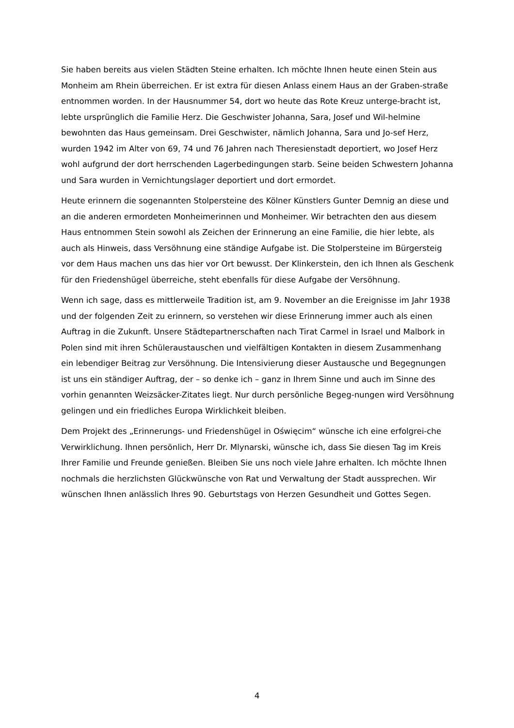Sie haben bereits aus vielen Städten Steine erhalten. Ich möchte Ihnen heute einen Stein aus Monheim am Rhein überreichen. Er ist extra für diesen Anlass einem Haus an der Graben-straße entnommen worden. In der Hausnummer 54, dort wo heute das Rote Kreuz unterge-bracht ist, lebte ursprünglich die Familie Herz. Die Geschwister Johanna, Sara, Josef und Wil-helmine bewohnten das Haus gemeinsam. Drei Geschwister, nämlich Johanna, Sara und Jo-sef Herz, wurden 1942 im Alter von 69, 74 und 76 Jahren nach Theresienstadt deportiert, wo Josef Herz wohl aufgrund der dort herrschenden Lagerbedingungen starb. Seine beiden Schwestern Johanna und Sara wurden in Vernichtungslager deportiert und dort ermordet.
Heute erinnern die sogenannten Stolpersteine des Kölner Künstlers Gunter Demnig an diese und an die anderen ermordeten Monheimerinnen und Monheimer. Wir betrachten den aus diesem Haus entnommen Stein sowohl als Zeichen der Erinnerung an eine Familie, die hier lebte, als auch als Hinweis, dass Versöhnung eine ständige Aufgabe ist. Die Stolpersteine im Bürgersteig vor dem Haus machen uns das hier vor Ort bewusst. Der Klinkerstein, den ich Ihnen als Geschenk für den Friedenshügel überreiche, steht ebenfalls für diese Aufgabe der Versöhnung.
Wenn ich sage, dass es mittlerweile Tradition ist, am 9. November an die Ereignisse im Jahr 1938 und der folgenden Zeit zu erinnern, so verstehen wir diese Erinnerung immer auch als einen Auftrag in die Zukunft. Unsere Städtepartnerschaften nach Tirat Carmel in Israel und Malbork in Polen sind mit ihren Schüleraustauschen und vielfältigen Kontakten in diesem Zusammenhang ein lebendiger Beitrag zur Versöhnung. Die Intensivierung dieser Austausche und Begegnungen ist uns ein ständiger Auftrag, der – so denke ich – ganz in Ihrem Sinne und auch im Sinne des vorhin genannten Weizsäcker-Zitates liegt. Nur durch persönliche Begeg-nungen wird Versöhnung gelingen und ein friedliches Europa Wirklichkeit bleiben.
Dem Projekt des „Erinnerungs- und Friedenshügel in Oświęcim“ wünsche ich eine erfolgrei-che Verwirklichung. Ihnen persönlich, Herr Dr. Mlynarski, wünsche ich, dass Sie diesen Tag im Kreis Ihrer Familie und Freunde genießen. Bleiben Sie uns noch viele Jahre erhalten. Ich möchte Ihnen nochmals die herzlichsten Glückwünsche von Rat und Verwaltung der Stadt aussprechen. Wir wünschen Ihnen anlässlich Ihres 90. Geburtstags von Herzen Gesundheit und Gottes Segen.
4